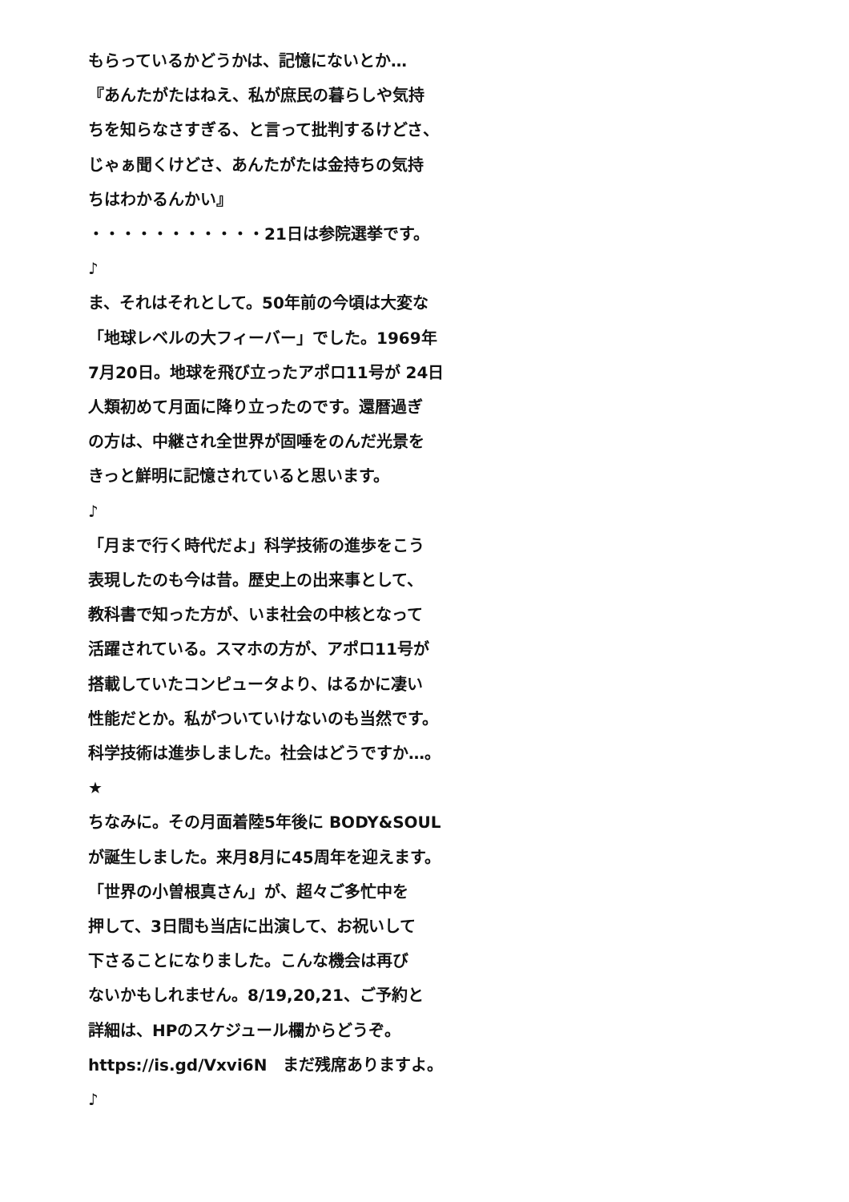もらっているかどうかは、記憶にないとか…
『あんたがたはねえ、私が庶民の暮らしや気持
ちを知らなさすぎる、と言って批判するけどさ、
じゃぁ聞くけどさ、あんたがたは金持ちの気持
ちはわかるんかい』
・・・・・・・・・・・21日は参院選挙です。
♪
ま、それはそれとして。50年前の今頃は大変な
「地球レベルの大フィーバー」でした。1969年
7月20日。地球を飛び立ったアポロ11号が 24日
人類初めて月面に降り立ったのです。還暦過ぎ
の方は、中継され全世界が固唾をのんだ光景を
きっと鮮明に記憶されていると思います。
♪
「月まで行く時代だよ」科学技術の進歩をこう
表現したのも今は昔。歴史上の出来事として、
教科書で知った方が、いま社会の中核となって
活躍されている。スマホの方が、アポロ11号が
搭載していたコンピュータより、はるかに凄い
性能だとか。私がついていけないのも当然です。
科学技術は進歩しました。社会はどうですか…。
★
ちなみに。その月面着陸5年後に BODY&SOUL
が誕生しました。来月8月に45周年を迎えます。
「世界の小曽根真さん」が、超々ご多忙中を
押して、3日間も当店に出演して、お祝いして
下さることになりました。こんな機会は再び
ないかもしれません。8/19,20,21、ご予約と
詳細は、HPのスケジュール欄からどうぞ。
https://is.gd/Vxvi6N　まだ残席ありますよ。
♪